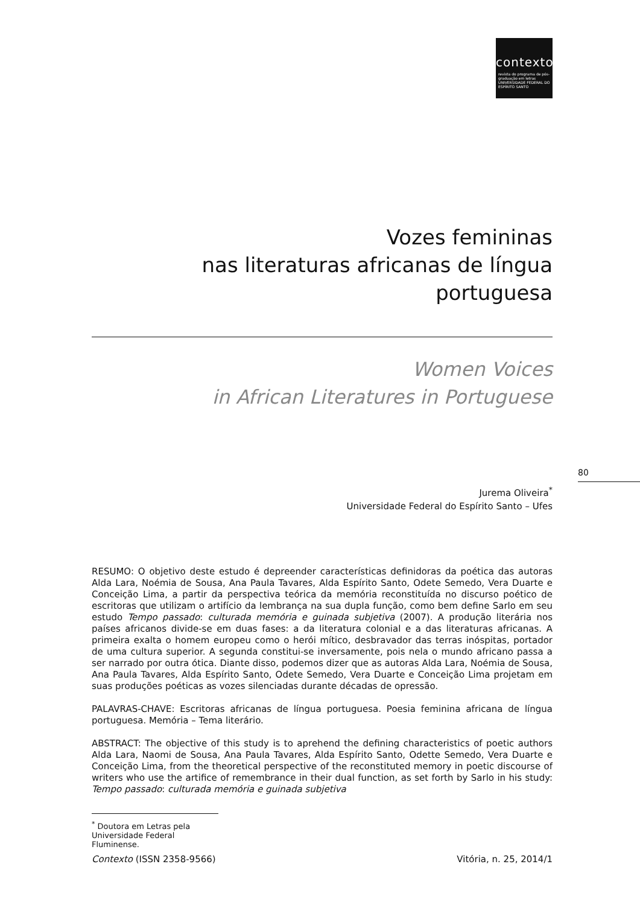contexto
revista do programa de pós-graduação em letras
UNIVERSIDADE FEDERAL DO ESPÍRITO SANTO
Vozes femininas
nas literaturas africanas de língua portuguesa
Women Voices
in African Literatures in Portuguese
Jurema Oliveira<sup>*</sup>
Universidade Federal do Espírito Santo – Ufes
RESUMO: O objetivo deste estudo é depreender características definidoras da poética das autoras Alda Lara, Noémia de Sousa, Ana Paula Tavares, Alda Espírito Santo, Odete Semedo, Vera Duarte e Conceição Lima, a partir da perspectiva teórica da memória reconstituída no discurso poético de escritoras que utilizam o artifício da lembrança na sua dupla função, como bem define Sarlo em seu estudo Tempo passado: culturada memória e guinada subjetiva (2007). A produção literária nos países africanos divide-se em duas fases: a da literatura colonial e a das literaturas africanas. A primeira exalta o homem europeu como o herói mítico, desbravador das terras inóspitas, portador de uma cultura superior. A segunda constitui-se inversamente, pois nela o mundo africano passa a ser narrado por outra ótica. Diante disso, podemos dizer que as autoras Alda Lara, Noémia de Sousa, Ana Paula Tavares, Alda Espírito Santo, Odete Semedo, Vera Duarte e Conceição Lima projetam em suas produções poéticas as vozes silenciadas durante décadas de opressão.
PALAVRAS-CHAVE: Escritoras africanas de língua portuguesa. Poesia feminina africana de língua portuguesa. Memória – Tema literário.
ABSTRACT: The objective of this study is to aprehend the defining characteristics of poetic authors Alda Lara, Naomi de Sousa, Ana Paula Tavares, Alda Espírito Santo, Odette Semedo, Vera Duarte e Conceição Lima, from the theoretical perspective of the reconstituted memory in poetic discourse of writers who use the artifice of remembrance in their dual function, as set forth by Sarlo in his study: Tempo passado: culturada memória e guinada subjetiva
<sup>*</sup> Doutora em Letras pela Universidade Federal Fluminense.
80
Contexto (ISSN 2358-9566) Vitória, n. 25, 2014/1